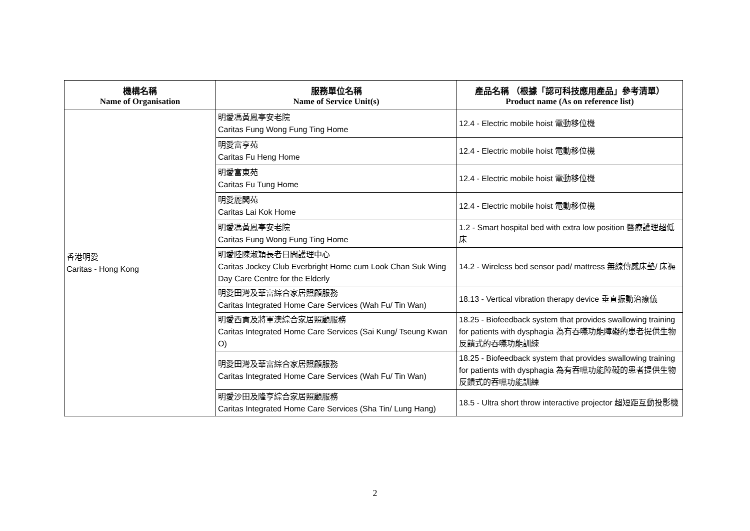| 機構名稱 Name of Organisation | 服務單位名稱 Name of Service Unit(s) | 產品名稱 （根據「認可科技應用產品」參考清單） Product name (As on reference list) |
| --- | --- | --- |
| 香港明愛 Caritas - Hong Kong | 明愛馮黃鳳亭安老院 Caritas Fung Wong Fung Ting Home | 12.4 - Electric mobile hoist 電動移位機 |
| | 明愛富亨苑 Caritas Fu Heng Home | 12.4 - Electric mobile hoist 電動移位機 |
| | 明愛富東苑 Caritas Fu Tung Home | 12.4 - Electric mobile hoist 電動移位機 |
| | 明愛麗閣苑 Caritas Lai Kok Home | 12.4 - Electric mobile hoist 電動移位機 |
| | 明愛馮黃鳳亭安老院 Caritas Fung Wong Fung Ting Home | 1.2 - Smart hospital bed with extra low position 醫療護理超低床 |
| | 明愛陸陳淑穎長者日間護理中心 Caritas Jockey Club Everbright Home cum Look Chan Suk Wing Day Care Centre for the Elderly | 14.2 - Wireless bed sensor pad/ mattress 無線傳感床墊/ 床褥 |
| | 明愛田灣及華富綜合家居照顧服務 Caritas Integrated Home Care Services (Wah Fu/ Tin Wan) | 18.13 - Vertical vibration therapy device 垂直振動治療儀 |
| | 明愛西貢及將軍澳綜合家居照顧服務 Caritas Integrated Home Care Services (Sai Kung/ Tseung Kwan O) | 18.25 - Biofeedback system that provides swallowing training for patients with dysphagia 為有吞嚥功能障礙的患者提供生物反饋式的吞嚥功能訓練 |
| | 明愛田灣及華富綜合家居照顧服務 Caritas Integrated Home Care Services (Wah Fu/ Tin Wan) | 18.25 - Biofeedback system that provides swallowing training for patients with dysphagia 為有吞嚥功能障礙的患者提供生物反饋式的吞嚥功能訓練 |
| | 明愛沙田及隆亨綜合家居照顧服務 Caritas Integrated Home Care Services (Sha Tin/ Lung Hang) | 18.5 - Ultra short throw interactive projector 超短距互動投影機 |
2